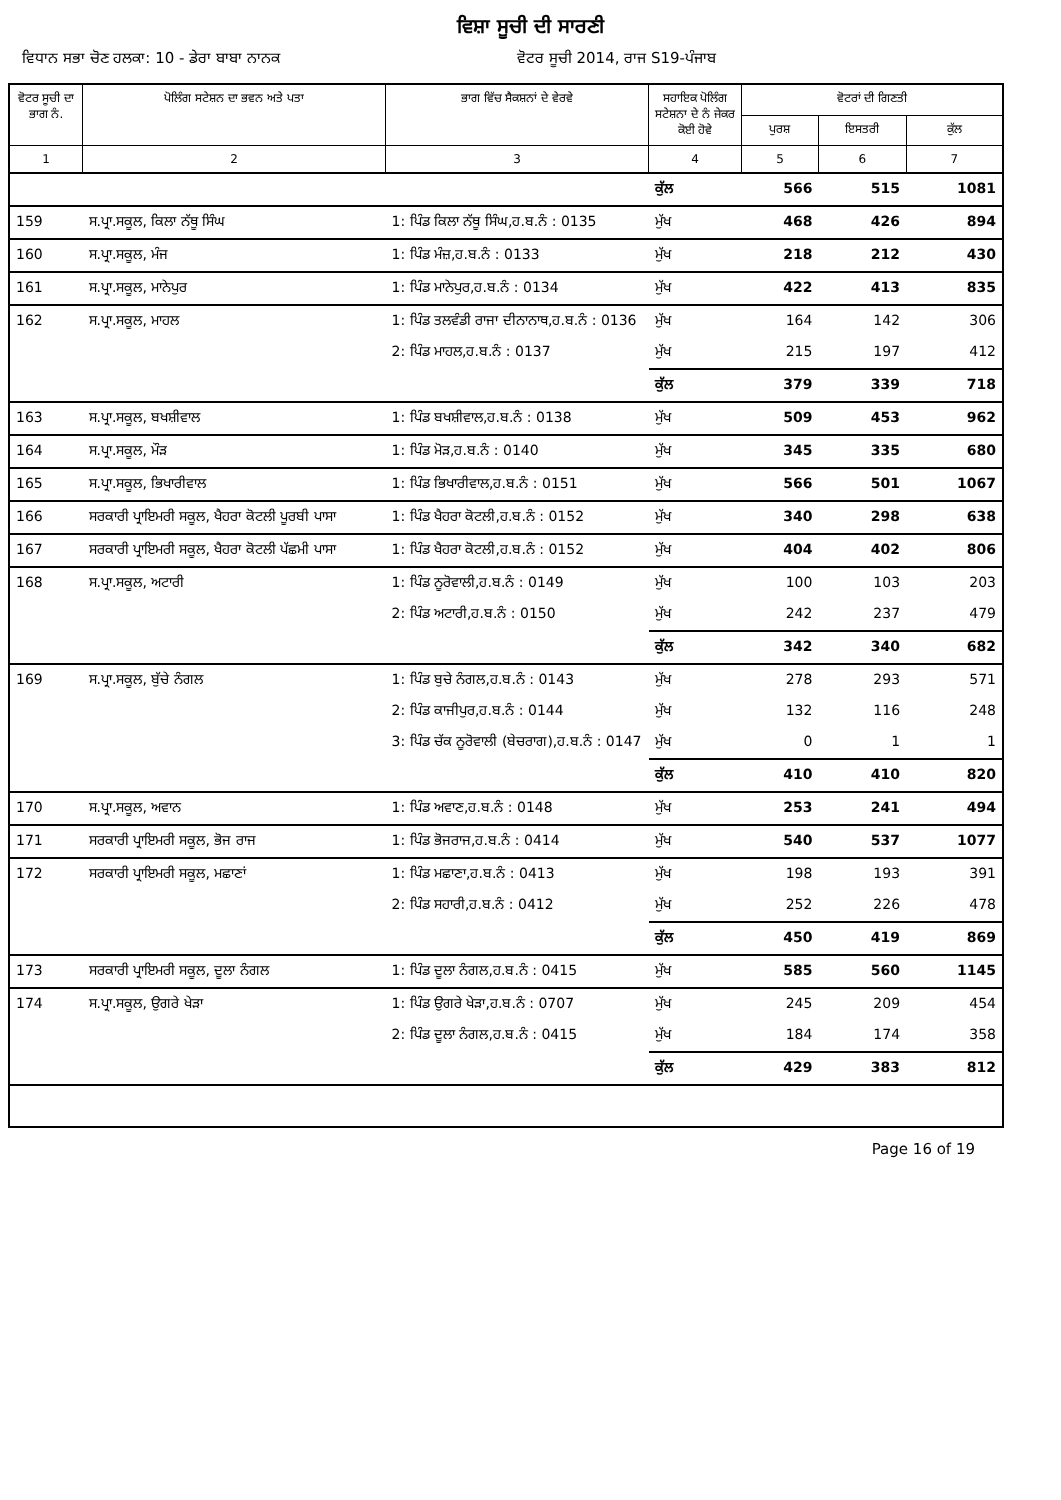ਵਿਸ਼ਾ ਸੂਚੀ ਦੀ ਸਾਰਣੀ
ਵਿਧਾਨ ਸਭਾ ਚੋਣ ਹਲਕਾ: 10 - ਡੇਰਾ ਬਾਬਾ ਨਾਨਕ ਵੋਟਰ ਸੂਚੀ 2014, ਰਾਜ S19-ਪੰਜਾਬ
| ਵੋਟਰ ਸੂਚੀ ਦਾ ਭਾਗ ਨੰ. | ਪੋਲਿੰਗ ਸਟੇਸ਼ਨ ਦਾ ਭਵਨ ਅਤੇ ਪਤਾ | ਭਾਗ ਵਿੱਚ ਸੈਕਸ਼ਨਾਂ ਦੇ ਵੇਰਵੇ | ਸਹਾਇਕ ਪੋਲਿੰਗ ਸਟੇਸ਼ਨਾ ਦੇ ਨੰ ਜੇਕਰ ਕੋਈ ਹੋਵੇ | ਵੋਟਰਾਂ ਦੀ ਗਿਣਤੀ | | |
| --- | --- | --- | --- | --- | --- | --- |
| | | | | ਪੁਰਸ਼ | ਇਸਤਰੀ | ਕੁੱਲ |
| 1 | 2 | 3 | 4 | 5 | 6 | 7 |
| | | | ਕੁੱਲ | 566 | 515 | 1081 |
| 159 | ਸ.ਪ੍ਰਾ.ਸਕੂਲ, ਕਿਲਾ ਨੱਥੂ ਸਿੰਘ | 1: ਪਿੰਡ ਕਿਲਾ ਨੱਥੂ ਸਿੰਘ,ਹ.ਬ.ਨੰ : 0135 | ਮੁੱਖ | 468 | 426 | 894 |
| 160 | ਸ.ਪ੍ਰਾ.ਸਕੂਲ, ਮੰਜ | 1: ਪਿੰਡ ਮੰਜ਼,ਹ.ਬ.ਨੰ : 0133 | ਮੁੱਖ | 218 | 212 | 430 |
| 161 | ਸ.ਪ੍ਰਾ.ਸਕੂਲ, ਮਾਨੇਪੁਰ | 1: ਪਿੰਡ ਮਾਨੇਪੁਰ,ਹ.ਬ.ਨੰ : 0134 | ਮੁੱਖ | 422 | 413 | 835 |
| 162 | ਸ.ਪ੍ਰਾ.ਸਕੂਲ, ਮਾਹਲ | 1: ਪਿੰਡ ਤਲਵੰਡੀ ਰਾਜਾ ਦੀਨਾਨਾਥ,ਹ.ਬ.ਨੰ : 0136 | ਮੁੱਖ | 164 | 142 | 306 |
| | | 2: ਪਿੰਡ ਮਾਹਲ,ਹ.ਬ.ਨੰ : 0137 | ਮੁੱਖ | 215 | 197 | 412 |
| | | | ਕੁੱਲ | 379 | 339 | 718 |
| 163 | ਸ.ਪ੍ਰਾ.ਸਕੂਲ, ਬਖਸ਼ੀਵਾਲ | 1: ਪਿੰਡ ਬਖਸ਼ੀਵਾਲ,ਹ.ਬ.ਨੰ : 0138 | ਮੁੱਖ | 509 | 453 | 962 |
| 164 | ਸ.ਪ੍ਰਾ.ਸਕੂਲ, ਮੌੜ | 1: ਪਿੰਡ ਮੋੜ,ਹ.ਬ.ਨੰ : 0140 | ਮੁੱਖ | 345 | 335 | 680 |
| 165 | ਸ.ਪ੍ਰਾ.ਸਕੂਲ, ਭਿਖਾਰੀਵਾਲ | 1: ਪਿੰਡ ਭਿਖਾਰੀਵਾਲ,ਹ.ਬ.ਨੰ : 0151 | ਮੁੱਖ | 566 | 501 | 1067 |
| 166 | ਸਰਕਾਰੀ ਪ੍ਰਾਇਮਰੀ ਸਕੂਲ, ਖੈਹਰਾ ਕੋਟਲੀ ਪੂਰਬੀ ਪਾਸਾ | 1: ਪਿੰਡ ਖੈਹਰਾ ਕੋਟਲੀ,ਹ.ਬ.ਨੰ : 0152 | ਮੁੱਖ | 340 | 298 | 638 |
| 167 | ਸਰਕਾਰੀ ਪ੍ਰਾਇਮਰੀ ਸਕੂਲ, ਖੈਹਰਾ ਕੋਟਲੀ ਪੱਛਮੀ ਪਾਸਾ | 1: ਪਿੰਡ ਖੈਹਰਾ ਕੋਟਲੀ,ਹ.ਬ.ਨੰ : 0152 | ਮੁੱਖ | 404 | 402 | 806 |
| 168 | ਸ.ਪ੍ਰਾ.ਸਕੂਲ, ਅਟਾਰੀ | 1: ਪਿੰਡ ਨੂਰੋਵਾਲੀ,ਹ.ਬ.ਨੰ : 0149 | ਮੁੱਖ | 100 | 103 | 203 |
| | | 2: ਪਿੰਡ ਅਟਾਰੀ,ਹ.ਬ.ਨੰ : 0150 | ਮੁੱਖ | 242 | 237 | 479 |
| | | | ਕੁੱਲ | 342 | 340 | 682 |
| 169 | ਸ.ਪ੍ਰਾ.ਸਕੂਲ, ਬੁੱਚੇ ਨੰਗਲ | 1: ਪਿੰਡ ਬੁਚੇ ਨੰਗਲ,ਹ.ਬ.ਨੰ : 0143 | ਮੁੱਖ | 278 | 293 | 571 |
| | | 2: ਪਿੰਡ ਕਾਜੀਪੁਰ,ਹ.ਬ.ਨੰ : 0144 | ਮੁੱਖ | 132 | 116 | 248 |
| | | 3: ਪਿੰਡ ਚੱਕ ਨੂਰੋਵਾਲੀ (ਬੇਚਰਾਗ),ਹ.ਬ.ਨੰ : 0147 | ਮੁੱਖ | 0 | 1 | 1 |
| | | | ਕੁੱਲ | 410 | 410 | 820 |
| 170 | ਸ.ਪ੍ਰਾ.ਸਕੂਲ, ਅਵਾਨ | 1: ਪਿੰਡ ਅਵਾਣ,ਹ.ਬ.ਨੰ : 0148 | ਮੁੱਖ | 253 | 241 | 494 |
| 171 | ਸਰਕਾਰੀ ਪ੍ਰਾਇਮਰੀ ਸਕੂਲ, ਭੋਜ ਰਾਜ | 1: ਪਿੰਡ ਭੋਜਰਾਜ,ਹ.ਬ.ਨੰ : 0414 | ਮੁੱਖ | 540 | 537 | 1077 |
| 172 | ਸਰਕਾਰੀ ਪ੍ਰਾਇਮਰੀ ਸਕੂਲ, ਮਛਾਣਾਂ | 1: ਪਿੰਡ ਮਛਾਣਾ,ਹ.ਬ.ਨੰ : 0413 | ਮੁੱਖ | 198 | 193 | 391 |
| | | 2: ਪਿੰਡ ਸਹਾਰੀ,ਹ.ਬ.ਨੰ : 0412 | ਮੁੱਖ | 252 | 226 | 478 |
| | | | ਕੁੱਲ | 450 | 419 | 869 |
| 173 | ਸਰਕਾਰੀ ਪ੍ਰਾਇਮਰੀ ਸਕੂਲ, ਦੂਲਾ ਨੰਗਲ | 1: ਪਿੰਡ ਦੂਲਾ ਨੰਗਲ,ਹ.ਬ.ਨੰ : 0415 | ਮੁੱਖ | 585 | 560 | 1145 |
| 174 | ਸ.ਪ੍ਰਾ.ਸਕੂਲ, ਉਗਰੇ ਖੇੜਾ | 1: ਪਿੰਡ ਉਗਰੇ ਖੇੜਾ,ਹ.ਬ.ਨੰ : 0707 | ਮੁੱਖ | 245 | 209 | 454 |
| | | 2: ਪਿੰਡ ਦੂਲਾ ਨੰਗਲ,ਹ.ਬ.ਨੰ : 0415 | ਮੁੱਖ | 184 | 174 | 358 |
| | | | ਕੁੱਲ | 429 | 383 | 812 |
Page 16 of 19